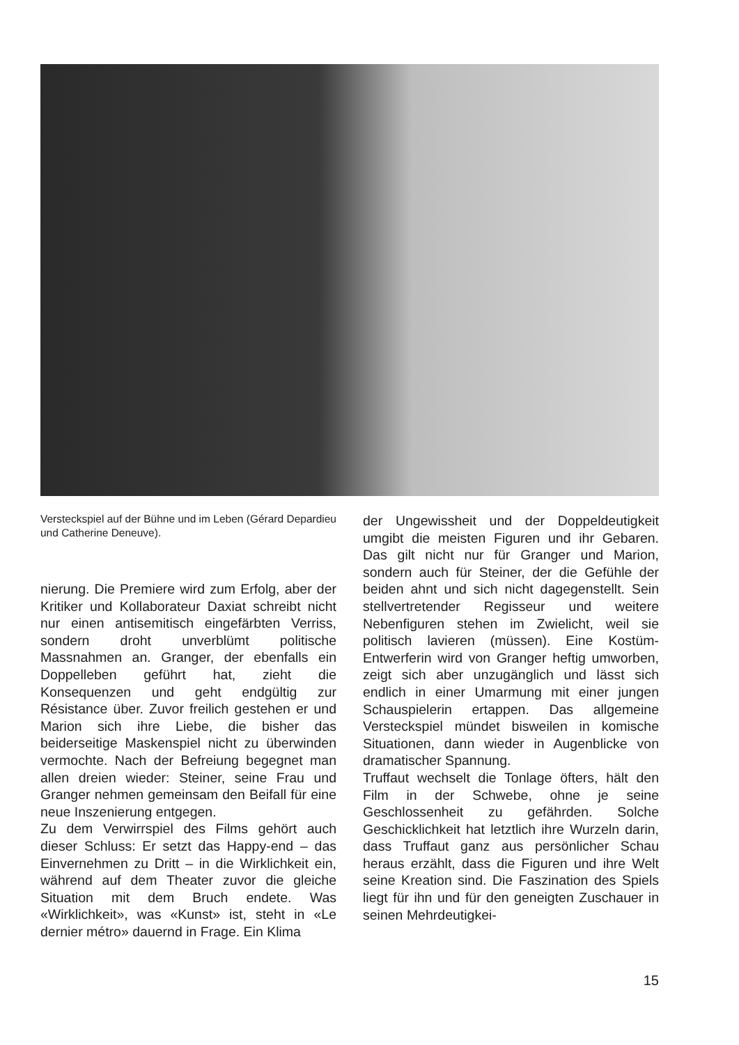Versteckspiel auf der Bühne und im Leben (Gérard Depardieu und Catherine Deneuve).
nierung. Die Premiere wird zum Erfolg, aber der Kritiker und Kollaborateur Daxiat schreibt nicht nur einen antisemitisch eingefärbten Verriss, sondern droht unverblümt politische Massnahmen an. Granger, der ebenfalls ein Doppelleben geführt hat, zieht die Konsequenzen und geht endgültig zur Résistance über. Zuvor freilich gestehen er und Marion sich ihre Liebe, die bisher das beiderseitige Maskenspiel nicht zu überwinden vermochte. Nach der Befreiung begegnet man allen dreien wieder: Steiner, seine Frau und Granger nehmen gemeinsam den Beifall für eine neue Inszenierung entgegen.
Zu dem Verwirrspiel des Films gehört auch dieser Schluss: Er setzt das Happy-end – das Einvernehmen zu Dritt – in die Wirklichkeit ein, während auf dem Theater zuvor die gleiche Situation mit dem Bruch endete. Was «Wirklichkeit», was «Kunst» ist, steht in «Le dernier métro» dauernd in Frage. Ein Klima
der Ungewissheit und der Doppeldeutigkeit umgibt die meisten Figuren und ihr Gebaren. Das gilt nicht nur für Granger und Marion, sondern auch für Steiner, der die Gefühle der beiden ahnt und sich nicht dagegenstellt. Sein stellvertretender Regisseur und weitere Nebenfiguren stehen im Zwielicht, weil sie politisch lavieren (müssen). Eine Kostüm-Entwerferin wird von Granger heftig umworben, zeigt sich aber unzugänglich und lässt sich endlich in einer Umarmung mit einer jungen Schauspielerin ertappen. Das allgemeine Versteckspiel mündet bisweilen in komische Situationen, dann wieder in Augenblicke von dramatischer Spannung.
Truffaut wechselt die Tonlage öfters, hält den Film in der Schwebe, ohne je seine Geschlossenheit zu gefährden. Solche Geschicklichkeit hat letztlich ihre Wurzeln darin, dass Truffaut ganz aus persönlicher Schau heraus erzählt, dass die Figuren und ihre Welt seine Kreation sind. Die Faszination des Spiels liegt für ihn und für den geneigten Zuschauer in seinen Mehrdeutigkei-
15